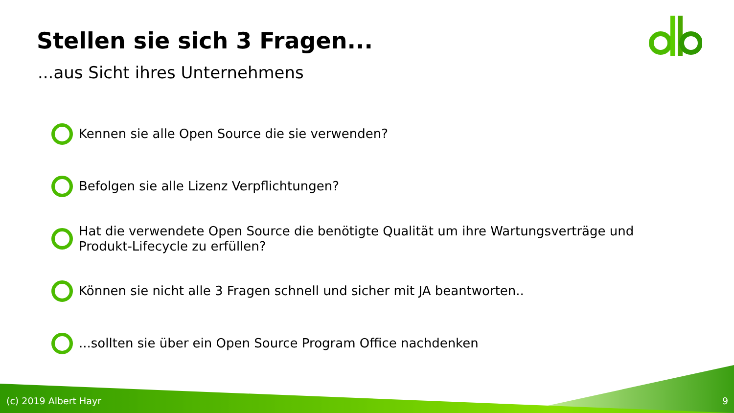Stellen sie sich 3 Fragen...
...aus Sicht ihres Unternehmens
Kennen sie alle Open Source die sie verwenden?
Befolgen sie alle Lizenz Verpflichtungen?
Hat die verwendete Open Source die benötigte Qualität um ihre Wartungsverträge und Produkt-Lifecycle zu erfüllen?
Können sie nicht alle 3 Fragen schnell und sicher mit JA beantworten..
...sollten sie über ein Open Source Program Office nachdenken
(c) 2019 Albert Hayr 9